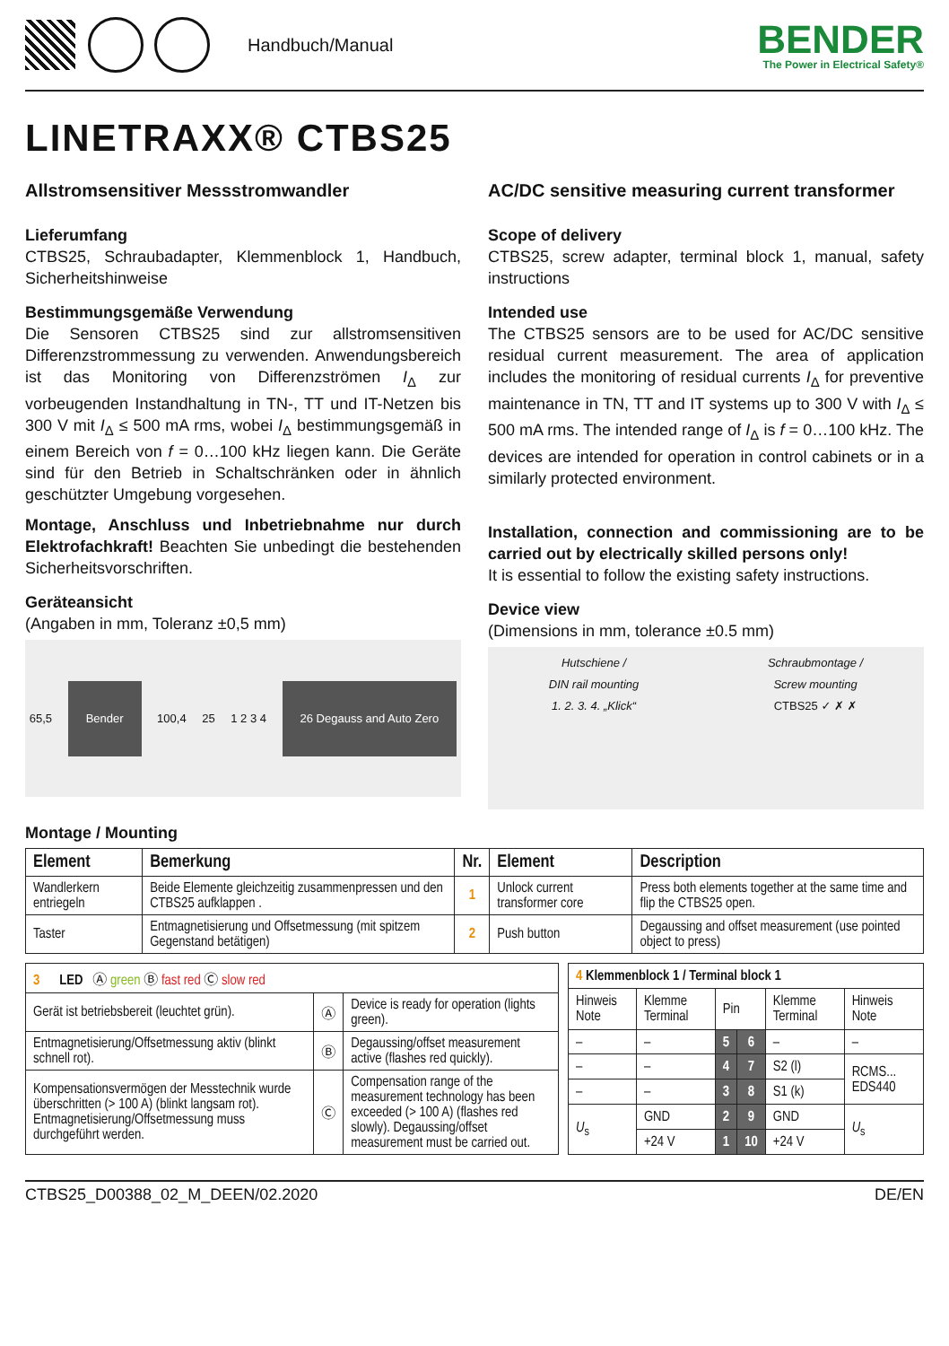Handbuch/Manual
BENDER
The Power in Electrical Safety®
LINETRAXX® CTBS25
Allstromsensitiver Messstromwandler
Lieferumfang
CTBS25, Schraubadapter, Klemmenblock 1, Handbuch, Sicherheitshinweise
Bestimmungsgemäße Verwendung
Die Sensoren CTBS25 sind zur allstromsensitiven Differenzstrommessung zu verwenden. Anwendungsbereich ist das Monitoring von Differenzströmen I<sub>Δ</sub> zur vorbeugenden Instandhaltung in TN-, TT und IT-Netzen bis 300 V mit I<sub>Δ</sub> ≤ 500 mA rms, wobei I<sub>Δ</sub> bestimmungsgemäß in einem Bereich von f = 0…100 kHz liegen kann. Die Geräte sind für den Betrieb in Schaltschränken oder in ähnlich geschützter Umgebung vorgesehen.
Montage, Anschluss und Inbetriebnahme nur durch Elektrofachkraft! Beachten Sie unbedingt die bestehenden Sicherheitsvorschriften.
Geräteansicht
(Angaben in mm, Toleranz ±0,5 mm)
65,5
Bender
100,4 25 1 2 3 4
26 Degauss and Auto Zero
AC/DC sensitive measuring current transformer
Scope of delivery
CTBS25, screw adapter, terminal block 1, manual, safety instructions
Intended use
The CTBS25 sensors are to be used for AC/DC sensitive residual current measurement. The area of application includes the monitoring of residual currents I<sub>Δ</sub> for preventive maintenance in TN, TT and IT systems up to 300 V with I<sub>Δ</sub> ≤ 500 mA rms. The intended range of I<sub>Δ</sub> is f = 0…100 kHz. The devices are intended for operation in control cabinets or in a similarly protected environment.
Installation, connection and commissioning are to be carried out by electrically skilled persons only!
It is essential to follow the existing safety instructions.
Device view
(Dimensions in mm, tolerance ±0.5 mm)
Hutschiene /
DIN rail mounting
1. 2. 3. 4. „Klick“Schraubmontage /
Screw mounting
CTBS25 ✓ ✗ ✗
Montage / Mounting
| Element | Bemerkung | Nr. | Element | Description |
| --- | --- | --- | --- | --- |
| Wandlerkern entriegeln | Beide Elemente gleichzeitig zusammenpressen und den CTBS25 aufklappen . | 1 | Unlock current transformer core | Press both elements together at the same time and flip the CTBS25 open. |
| Taster | Entmagnetisierung und Offsetmessung (mit spitzem Gegenstand betätigen) | 2 | Push button | Degaussing and offset measurement (use pointed object to press) |
| 3 LED Ⓐ green Ⓑ fast red Ⓒ slow red | | |
| Gerät ist betriebsbereit (leuchtet grün). | Ⓐ | Device is ready for operation (lights green). |
| Entmagnetisierung/Offsetmessung aktiv (blinkt schnell rot). | Ⓑ | Degaussing/offset measurement active (flashes red quickly). |
| Kompensationsvermögen der Messtechnik wurde überschritten (> 100 A) (blinkt langsam rot). Entmagnetisierung/Offsetmessung muss durchgeführt werden. | Ⓒ | Compensation range of the measurement technology has been exceeded (> 100 A) (flashes red slowly). Degaussing/offset measurement must be carried out. |
| 4 Klemmenblock 1 / Terminal block 1 | | | | | |
| Hinweis Note | Klemme Terminal | Pin | | Klemme Terminal | Hinweis Note |
| – | – | 5 | 6 | – | – |
| – | – | 4 | 7 | S2 (l) | RCMS... EDS440 |
| – | – | 3 | 8 | S1 (k) | |
| U<sub>s</sub> | GND | 2 | 9 | GND | U<sub>s</sub> |
| | +24 V | 1 | 10 | +24 V | |
CTBS25_D00388_02_M_DEEN/02.2020 DE/EN